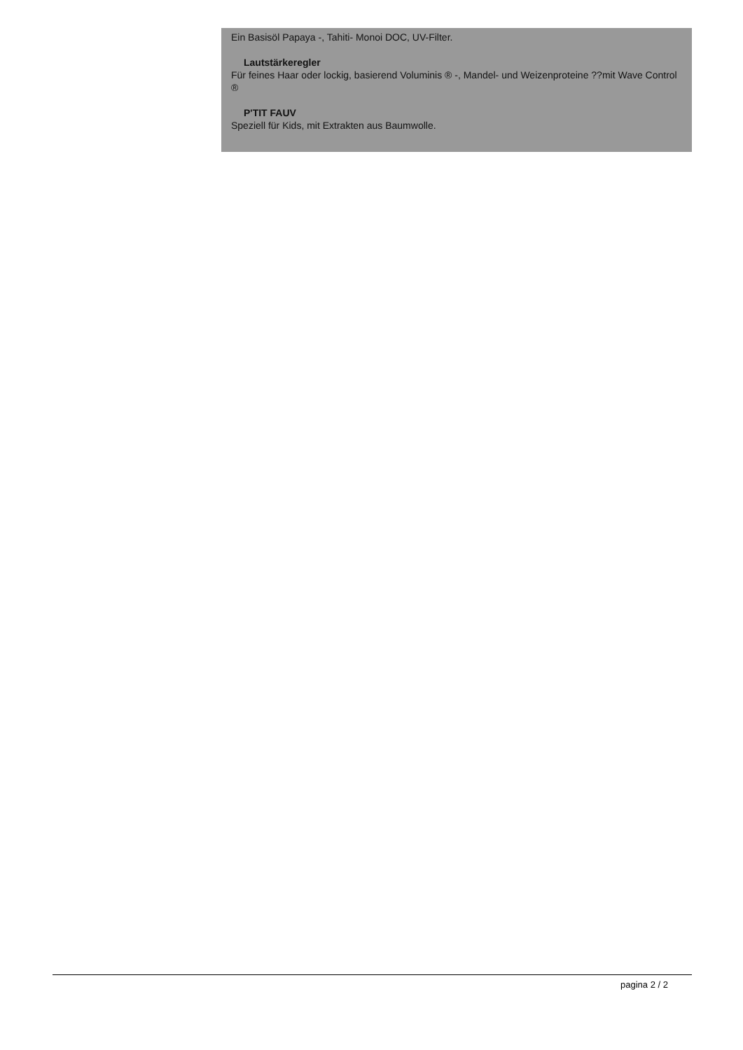Ein Basisöl Papaya -, Tahiti- Monoi DOC, UV-Filter.
Lautstärkeregler
Für feines Haar oder lockig, basierend Voluminis ® -, Mandel- und Weizenproteine ??mit Wave Control ®
P'TIT FAUV
Speziell für Kids, mit Extrakten aus Baumwolle.
pagina 2 / 2